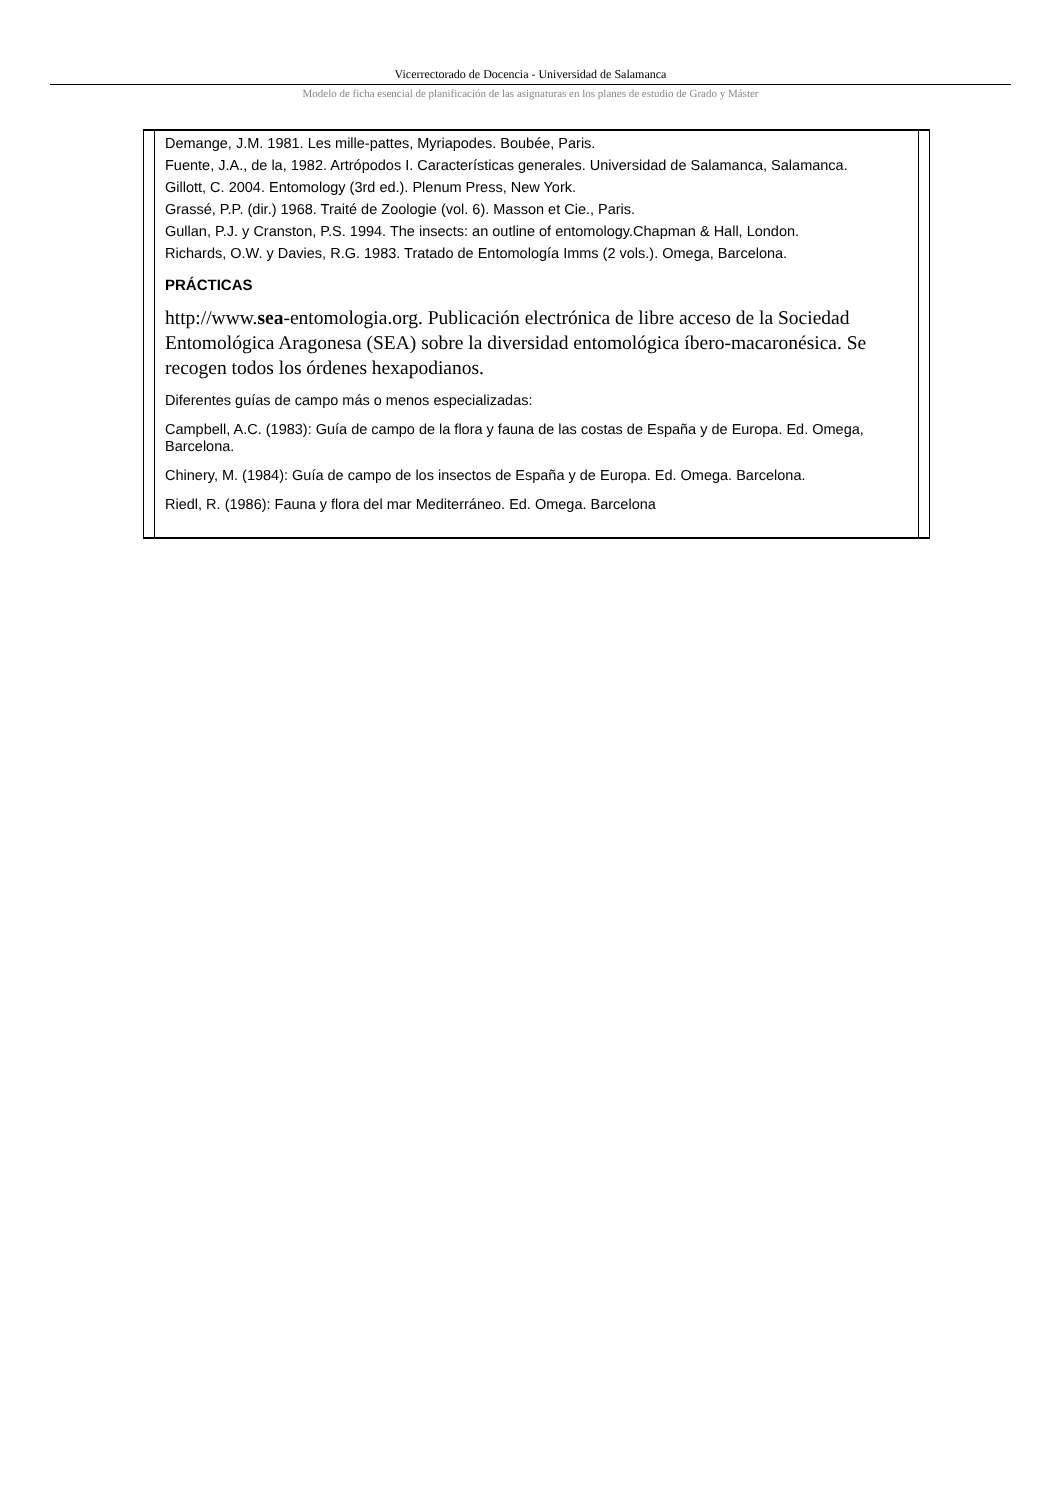Vicerrectorado de Docencia - Universidad de Salamanca
Modelo de ficha esencial de planificación de las asignaturas en los planes de estudio de Grado y Máster
Demange, J.M. 1981. Les mille-pattes, Myriapodes. Boubée, Paris.
Fuente, J.A., de la, 1982. Artrópodos I. Características generales. Universidad de Salamanca, Salamanca.
Gillott, C. 2004. Entomology (3rd ed.). Plenum Press, New York.
Grassé, P.P. (dir.) 1968. Traité de Zoologie (vol. 6). Masson et Cie., Paris.
Gullan, P.J. y Cranston, P.S. 1994. The insects: an outline of entomology.Chapman & Hall, London.
Richards, O.W. y Davies, R.G. 1983. Tratado de Entomología Imms (2 vols.). Omega, Barcelona.
PRÁCTICAS
http://www.sea-entomologia.org. Publicación electrónica de libre acceso de la Sociedad Entomológica Aragonesa (SEA) sobre la diversidad entomológica íbero-macaronésica. Se recogen todos los órdenes hexapodianos.
Diferentes guías de campo más o menos especializadas:
Campbell, A.C. (1983): Guía de campo de la flora y fauna de las costas de España y de Europa. Ed. Omega, Barcelona.
Chinery, M. (1984): Guía de campo de los insectos de España y de Europa. Ed. Omega. Barcelona.
Riedl, R. (1986): Fauna y flora del mar Mediterráneo. Ed. Omega. Barcelona